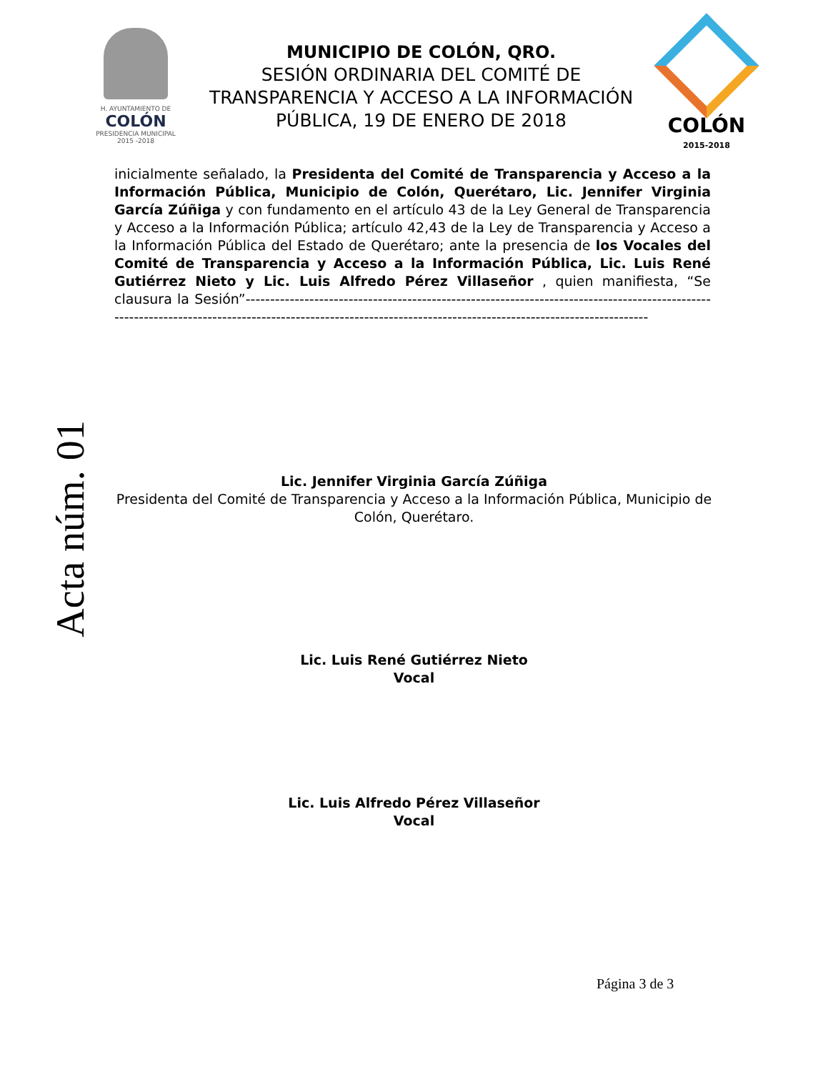H. AYUNTAMIENTO DE
COLÓN
PRESIDENCIA MUNICIPAL
2015 -2018
MUNICIPIO DE COLÓN, QRO.
SESIÓN ORDINARIA DEL COMITÉ DE TRANSPARENCIA Y ACCESO A LA INFORMACIÓN PÚBLICA, 19 DE ENERO DE 2018
COLÓN
2015-2018
inicialmente señalado, la Presidenta del Comité de Transparencia y Acceso a la Información Pública, Municipio de Colón, Querétaro, Lic. Jennifer Virginia García Zúñiga y con fundamento en el artículo 43 de la Ley General de Transparencia y Acceso a la Información Pública; artículo 42,43 de la Ley de Transparencia y Acceso a la Información Pública del Estado de Querétaro; ante la presencia de los Vocales del Comité de Transparencia y Acceso a la Información Pública, Lic. Luis René Gutiérrez Nieto y Lic. Luis Alfredo Pérez Villaseñor , quien manifiesta, “Se clausura la Sesión”------------------------------------------------------------------------------------------------------------------------------------------------------------------------------------------------------------
Acta núm. 01
Lic. Jennifer Virginia García Zúñiga
Presidenta del Comité de Transparencia y Acceso a la Información Pública, Municipio de Colón, Querétaro.
Lic. Luis René Gutiérrez Nieto
Vocal
Lic. Luis Alfredo Pérez Villaseñor
Vocal
Página 3 de 3